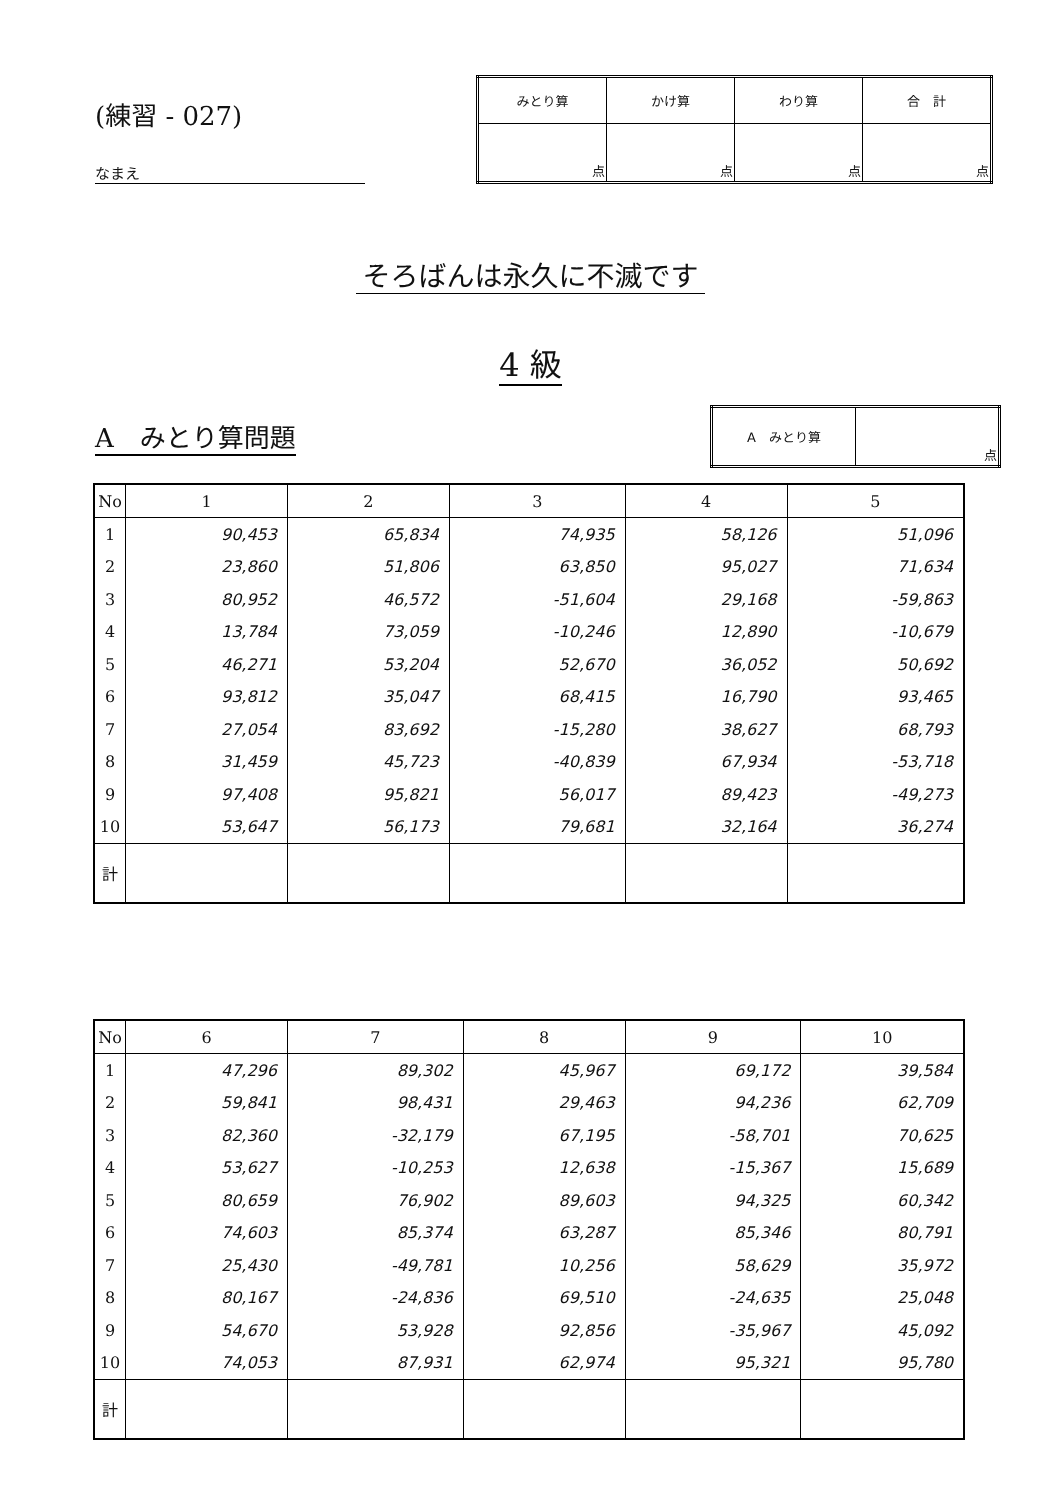(練習 - 027)
なまえ
| みとり算 | かけ算 | わり算 | 合 計 |
| --- | --- | --- | --- |
| 点 | 点 | 点 | 点 |
そろばんは永久に不滅です
4 級
A　みとり算問題
| A みとり算 | 点 |
| No | 1 | 2 | 3 | 4 | 5 |
| --- | --- | --- | --- | --- | --- |
| 1 | 90,453 | 65,834 | 74,935 | 58,126 | 51,096 |
| 2 | 23,860 | 51,806 | 63,850 | 95,027 | 71,634 |
| 3 | 80,952 | 46,572 | -51,604 | 29,168 | -59,863 |
| 4 | 13,784 | 73,059 | -10,246 | 12,890 | -10,679 |
| 5 | 46,271 | 53,204 | 52,670 | 36,052 | 50,692 |
| 6 | 93,812 | 35,047 | 68,415 | 16,790 | 93,465 |
| 7 | 27,054 | 83,692 | -15,280 | 38,627 | 68,793 |
| 8 | 31,459 | 45,723 | -40,839 | 67,934 | -53,718 |
| 9 | 97,408 | 95,821 | 56,017 | 89,423 | -49,273 |
| 10 | 53,647 | 56,173 | 79,681 | 32,164 | 36,274 |
| 計 | | | | | |
| No | 6 | 7 | 8 | 9 | 10 |
| --- | --- | --- | --- | --- | --- |
| 1 | 47,296 | 89,302 | 45,967 | 69,172 | 39,584 |
| 2 | 59,841 | 98,431 | 29,463 | 94,236 | 62,709 |
| 3 | 82,360 | -32,179 | 67,195 | -58,701 | 70,625 |
| 4 | 53,627 | -10,253 | 12,638 | -15,367 | 15,689 |
| 5 | 80,659 | 76,902 | 89,603 | 94,325 | 60,342 |
| 6 | 74,603 | 85,374 | 63,287 | 85,346 | 80,791 |
| 7 | 25,430 | -49,781 | 10,256 | 58,629 | 35,972 |
| 8 | 80,167 | -24,836 | 69,510 | -24,635 | 25,048 |
| 9 | 54,670 | 53,928 | 92,856 | -35,967 | 45,092 |
| 10 | 74,053 | 87,931 | 62,974 | 95,321 | 95,780 |
| 計 | | | | | |